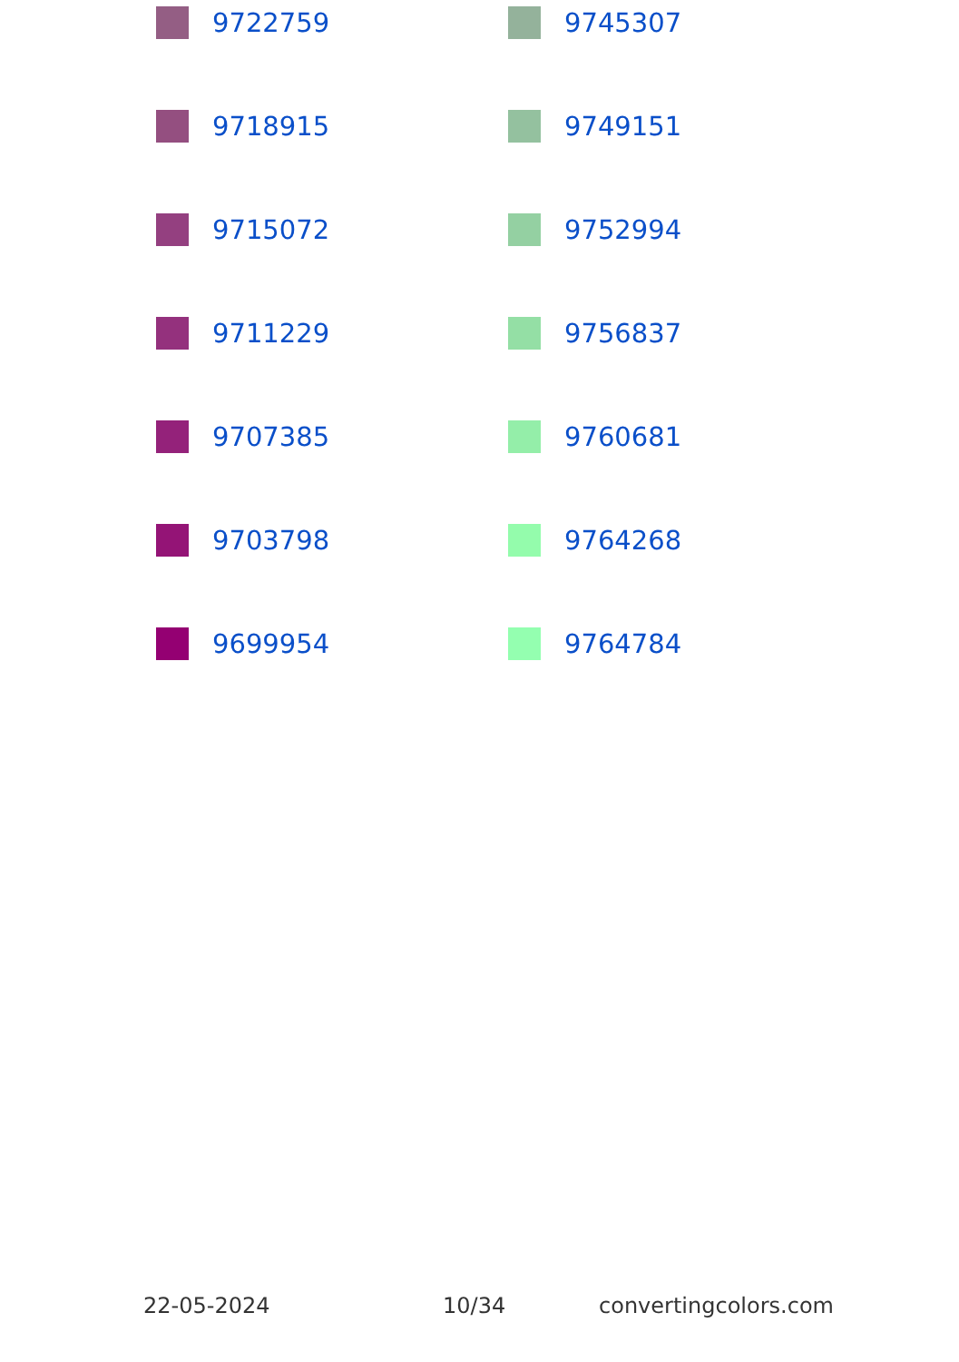9722759 9745307
9718915 9749151
9715072 9752994
9711229 9756837
9707385 9760681
9703798 9764268
9699954 9764784
22-05-2024 10/34 convertingcolors.com